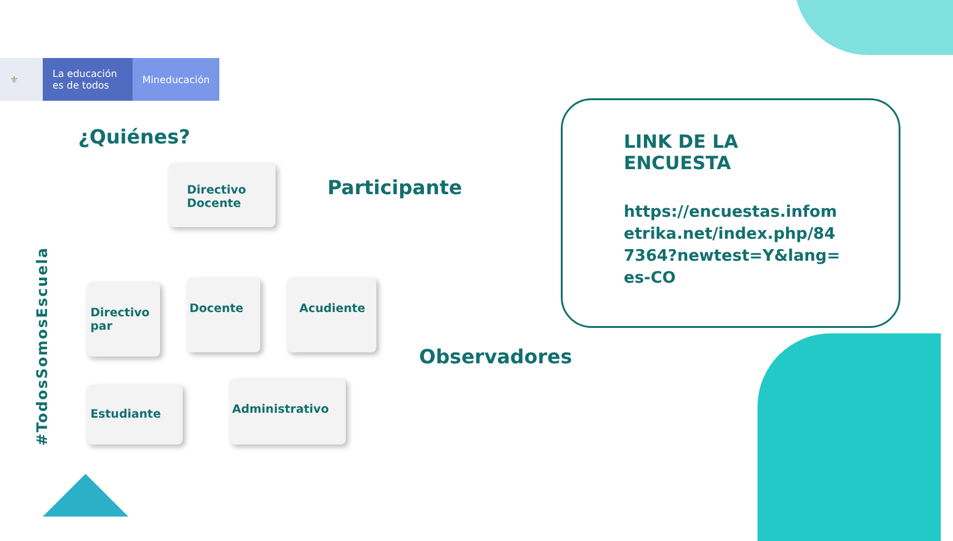⚜ La educación
es de todos
Mineducación
¿Quiénes?
Directivo
Docente
Participante
#TodosSomosEscuela
Directivo
par
Docente Acudiente
Estudiante Administrativo
Observadores
LINK DE LA
ENCUESTA
https://encuestas.infometrika.net/index.php/847364?newtest=Y&lang=es-CO